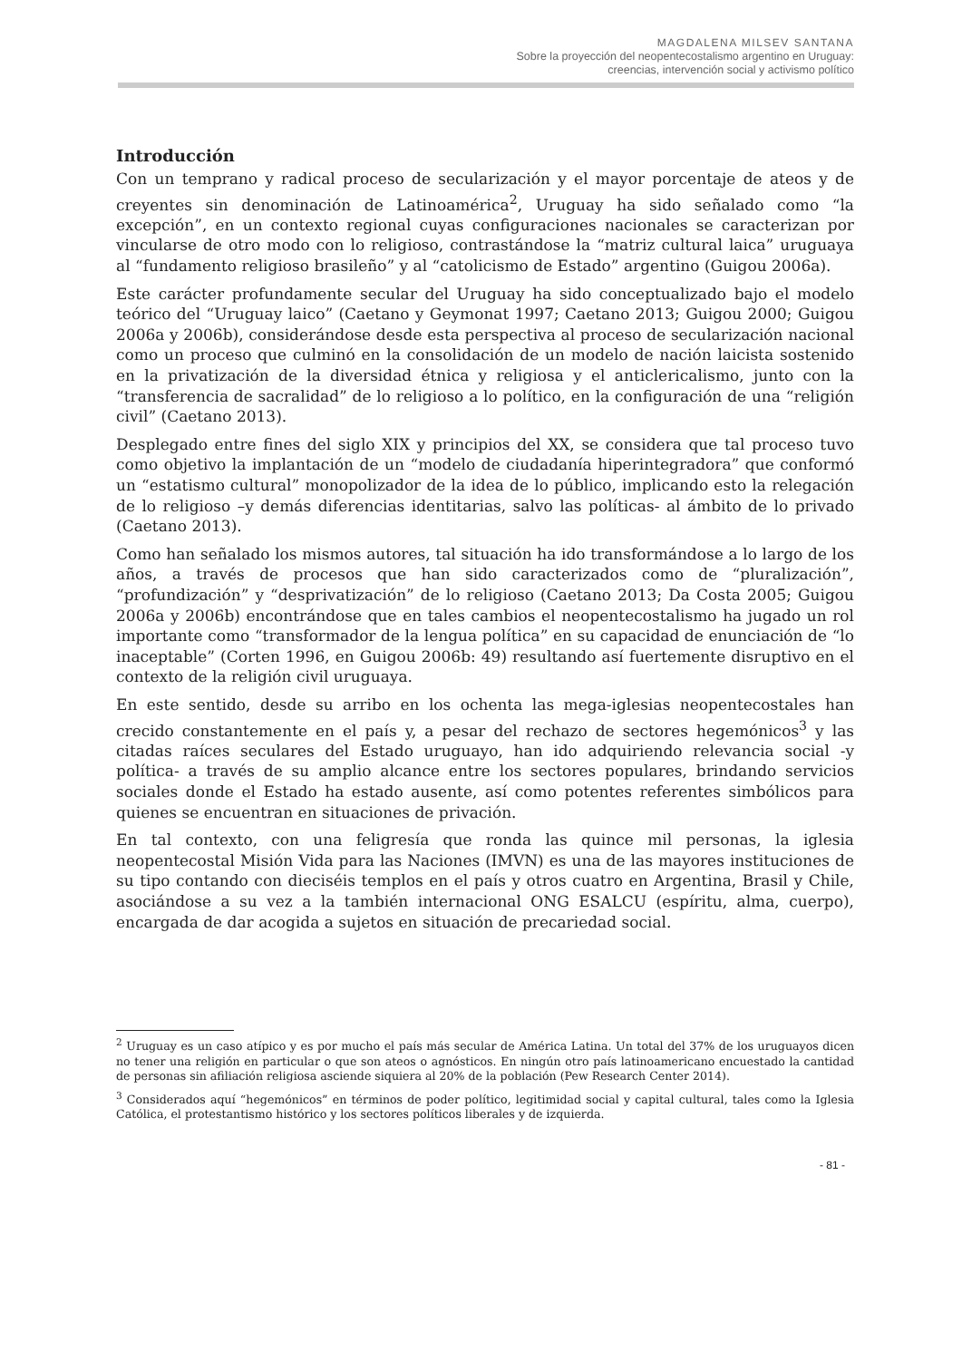MAGDALENA MILSEV SANTANA
Sobre la proyección del neopentecostalismo argentino en Uruguay:
creencias, intervención social y activismo político
Introducción
Con un temprano y radical proceso de secularización y el mayor porcentaje de ateos y de creyentes sin denominación de Latinoamérica<sup>2</sup>, Uruguay ha sido señalado como “la excepción”, en un contexto regional cuyas configuraciones nacionales se caracterizan por vincularse de otro modo con lo religioso, contrastándose la “matriz cultural laica” uruguaya al “fundamento religioso brasileño” y al “catolicismo de Estado” argentino (Guigou 2006a).
Este carácter profundamente secular del Uruguay ha sido conceptualizado bajo el modelo teórico del “Uruguay laico” (Caetano y Geymonat 1997; Caetano 2013; Guigou 2000; Guigou 2006a y 2006b), considerándose desde esta perspectiva al proceso de secularización nacional como un proceso que culminó en la consolidación de un modelo de nación laicista sostenido en la privatización de la diversidad étnica y religiosa y el anticlericalismo, junto con la “transferencia de sacralidad” de lo religioso a lo político, en la configuración de una “religión civil” (Caetano 2013).
Desplegado entre fines del siglo XIX y principios del XX, se considera que tal proceso tuvo como objetivo la implantación de un “modelo de ciudadanía hiperintegradora” que conformó un “estatismo cultural” monopolizador de la idea de lo público, implicando esto la relegación de lo religioso –y demás diferencias identitarias, salvo las políticas- al ámbito de lo privado (Caetano 2013).
Como han señalado los mismos autores, tal situación ha ido transformándose a lo largo de los años, a través de procesos que han sido caracterizados como de “pluralización”, “profundización” y “desprivatización” de lo religioso (Caetano 2013; Da Costa 2005; Guigou 2006a y 2006b) encontrándose que en tales cambios el neopentecostalismo ha jugado un rol importante como “transformador de la lengua política” en su capacidad de enunciación de “lo inaceptable” (Corten 1996, en Guigou 2006b: 49) resultando así fuertemente disruptivo en el contexto de la religión civil uruguaya.
En este sentido, desde su arribo en los ochenta las mega-iglesias neopentecostales han crecido constantemente en el país y, a pesar del rechazo de sectores hegemónicos<sup>3</sup> y las citadas raíces seculares del Estado uruguayo, han ido adquiriendo relevancia social -y política- a través de su amplio alcance entre los sectores populares, brindando servicios sociales donde el Estado ha estado ausente, así como potentes referentes simbólicos para quienes se encuentran en situaciones de privación.
En tal contexto, con una feligresía que ronda las quince mil personas, la iglesia neopentecostal Misión Vida para las Naciones (IMVN) es una de las mayores instituciones de su tipo contando con dieciséis templos en el país y otros cuatro en Argentina, Brasil y Chile, asociándose a su vez a la también internacional ONG ESALCU (espíritu, alma, cuerpo), encargada de dar acogida a sujetos en situación de precariedad social.
<sup>2</sup> Uruguay es un caso atípico y es por mucho el país más secular de América Latina. Un total del 37% de los uruguayos dicen no tener una religión en particular o que son ateos o agnósticos. En ningún otro país latinoamericano encuestado la cantidad de personas sin afiliación religiosa asciende siquiera al 20% de la población (Pew Research Center 2014).
<sup>3</sup> Considerados aquí “hegemónicos” en términos de poder político, legitimidad social y capital cultural, tales como la Iglesia Católica, el protestantismo histórico y los sectores políticos liberales y de izquierda.
- 81 -